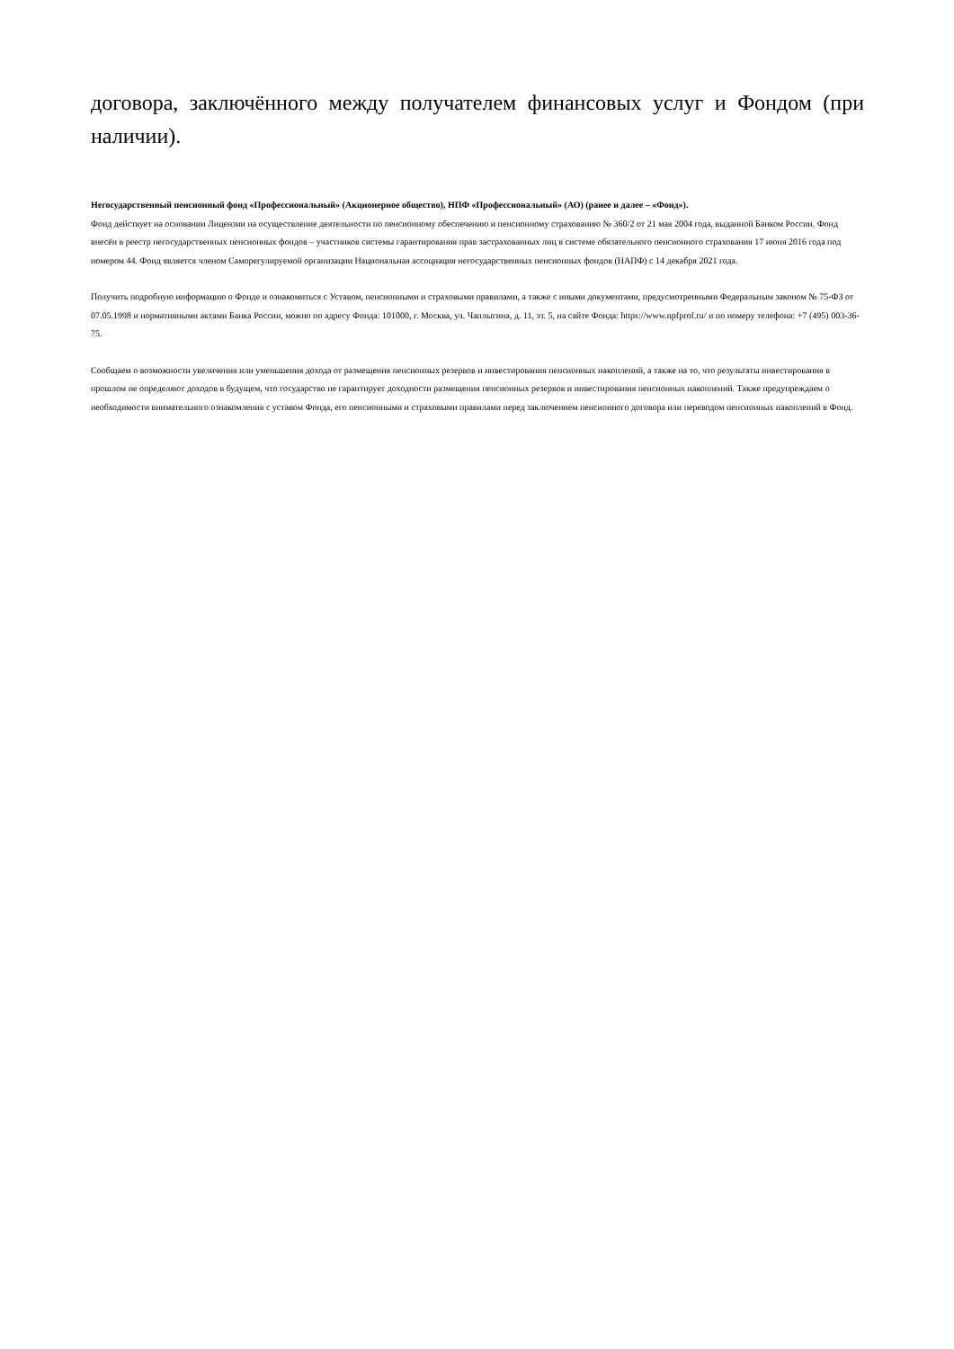договора, заключённого между получателем финансовых услуг и Фондом (при наличии).
Негосударственный пенсионный фонд «Профессиональный» (Акционерное общество), НПФ «Профессиональный» (АО) (ранее и далее – «Фонд»).
Фонд действует на основании Лицензии на осуществление деятельности по пенсионному обеспечению и пенсионному страхованию № 360/2 от 21 мая 2004 года, выданной Банком России. Фонд внесён в реестр негосударственных пенсионных фондов – участников системы гарантирования прав застрахованных лиц в системе обязательного пенсионного страхования 17 июня 2016 года под номером 44. Фонд является членом Саморегулируемой организации Национальная ассоциация негосударственных пенсионных фондов (НАПФ) с 14 декабря 2021 года.
Получить подробную информацию о Фонде и ознакомиться с Уставом, пенсионными и страховыми правилами, а также с иными документами, предусмотренными Федеральным законом № 75-ФЗ от 07.05.1998 и нормативными актами Банка России, можно по адресу Фонда: 101000, г. Москва, ул. Чаплыгина, д. 11, эт. 5, на сайте Фонда: https://www.npfprof.ru/ и по номеру телефона: +7 (495) 003-36-75.
Сообщаем о возможности увеличения или уменьшения дохода от размещения пенсионных резервов и инвестирования пенсионных накоплений, а также на то, что результаты инвестирования в прошлом не определяют доходов в будущем, что государство не гарантирует доходности размещения пенсионных резервов и инвестирования пенсионных накоплений. Также предупреждаем о необходимости внимательного ознакомления с уставом Фонда, его пенсионными и страховыми правилами перед заключением пенсионного договора или переводом пенсионных накоплений в Фонд.